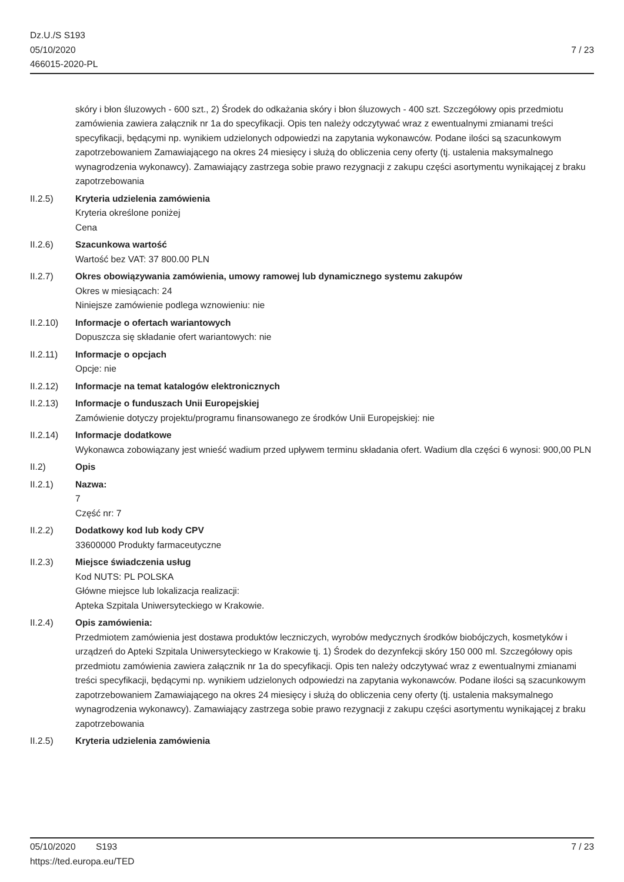Dz.U./S S193
05/10/2020
466015-2020-PL
7 / 23
skóry i błon śluzowych - 600 szt., 2) Środek do odkażania skóry i błon śluzowych - 400 szt. Szczegółowy opis przedmiotu zamówienia zawiera załącznik nr 1a do specyfikacji. Opis ten należy odczytywać wraz z ewentualnymi zmianami treści specyfikacji, będącymi np. wynikiem udzielonych odpowiedzi na zapytania wykonawców. Podane ilości są szacunkowym zapotrzebowaniem Zamawiającego na okres 24 miesięcy i służą do obliczenia ceny oferty (tj. ustalenia maksymalnego wynagrodzenia wykonawcy). Zamawiający zastrzega sobie prawo rezygnacji z zakupu części asortymentu wynikającej z braku zapotrzebowania
II.2.5) Kryteria udzielenia zamówienia
Kryteria określone poniżej
Cena
II.2.6) Szacunkowa wartość
Wartość bez VAT: 37 800.00 PLN
II.2.7) Okres obowiązywania zamówienia, umowy ramowej lub dynamicznego systemu zakupów
Okres w miesiącach: 24
Niniejsze zamówienie podlega wznowieniu: nie
II.2.10) Informacje o ofertach wariantowych
Dopuszcza się składanie ofert wariantowych: nie
II.2.11) Informacje o opcjach
Opcje: nie
II.2.12) Informacje na temat katalogów elektronicznych
II.2.13) Informacje o funduszach Unii Europejskiej
Zamówienie dotyczy projektu/programu finansowanego ze środków Unii Europejskiej: nie
II.2.14) Informacje dodatkowe
Wykonawca zobowiązany jest wnieść wadium przed upływem terminu składania ofert. Wadium dla części 6 wynosi: 900,00 PLN
II.2) Opis
II.2.1) Nazwa:
7
Część nr: 7
II.2.2) Dodatkowy kod lub kody CPV
33600000 Produkty farmaceutyczne
II.2.3) Miejsce świadczenia usług
Kod NUTS: PL POLSKA
Główne miejsce lub lokalizacja realizacji:
Apteka Szpitala Uniwersyteckiego w Krakowie.
II.2.4) Opis zamówienia:
Przedmiotem zamówienia jest dostawa produktów leczniczych, wyrobów medycznych środków biobójczych, kosmetyków i urządzeń do Apteki Szpitala Uniwersyteckiego w Krakowie tj. 1) Środek do dezynfekcji skóry 150 000 ml. Szczegółowy opis przedmiotu zamówienia zawiera załącznik nr 1a do specyfikacji. Opis ten należy odczytywać wraz z ewentualnymi zmianami treści specyfikacji, będącymi np. wynikiem udzielonych odpowiedzi na zapytania wykonawców. Podane ilości są szacunkowym zapotrzebowaniem Zamawiającego na okres 24 miesięcy i służą do obliczenia ceny oferty (tj. ustalenia maksymalnego wynagrodzenia wykonawcy). Zamawiający zastrzega sobie prawo rezygnacji z zakupu części asortymentu wynikającej z braku zapotrzebowania
II.2.5) Kryteria udzielenia zamówienia
05/10/2020 S193
https://ted.europa.eu/TED
7 / 23